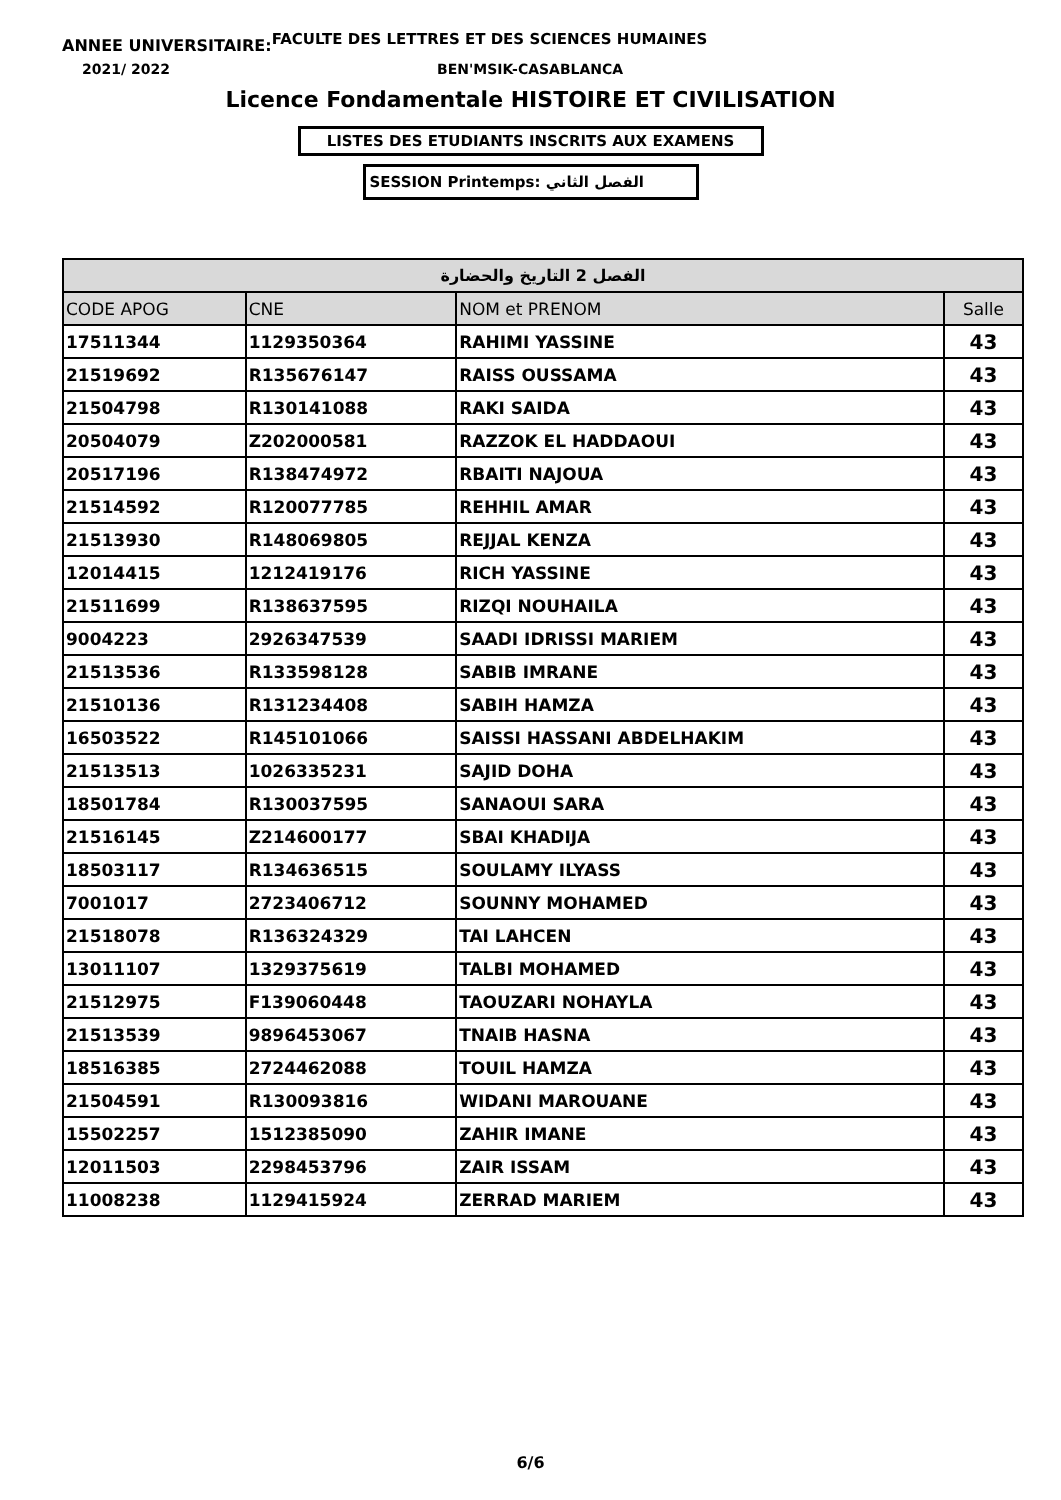ANNEE UNIVERSITAIRE: FACULTE DES LETTRES ET DES SCIENCES HUMAINES
2021/ 2022 BEN'MSIK-CASABLANCA
Licence Fondamentale HISTOIRE ET CIVILISATION
LISTES DES ETUDIANTS INSCRITS AUX EXAMENS
SESSION Printemps: الفصل الثاني
| الفصل 2 التاريخ والحضارة | | | |
| CODE APOG | CNE | NOM et PRENOM | Salle |
| 17511344 | 1129350364 | RAHIMI YASSINE | 43 |
| 21519692 | R135676147 | RAISS OUSSAMA | 43 |
| 21504798 | R130141088 | RAKI SAIDA | 43 |
| 20504079 | Z202000581 | RAZZOK EL HADDAOUI | 43 |
| 20517196 | R138474972 | RBAITI NAJOUA | 43 |
| 21514592 | R120077785 | REHHIL AMAR | 43 |
| 21513930 | R148069805 | REJJAL KENZA | 43 |
| 12014415 | 1212419176 | RICH YASSINE | 43 |
| 21511699 | R138637595 | RIZQI NOUHAILA | 43 |
| 9004223 | 2926347539 | SAADI IDRISSI MARIEM | 43 |
| 21513536 | R133598128 | SABIB IMRANE | 43 |
| 21510136 | R131234408 | SABIH HAMZA | 43 |
| 16503522 | R145101066 | SAISSI HASSANI ABDELHAKIM | 43 |
| 21513513 | 1026335231 | SAJID DOHA | 43 |
| 18501784 | R130037595 | SANAOUI SARA | 43 |
| 21516145 | Z214600177 | SBAI KHADIJA | 43 |
| 18503117 | R134636515 | SOULAMY ILYASS | 43 |
| 7001017 | 2723406712 | SOUNNY MOHAMED | 43 |
| 21518078 | R136324329 | TAI LAHCEN | 43 |
| 13011107 | 1329375619 | TALBI MOHAMED | 43 |
| 21512975 | F139060448 | TAOUZARI NOHAYLA | 43 |
| 21513539 | 9896453067 | TNAIB HASNA | 43 |
| 18516385 | 2724462088 | TOUIL HAMZA | 43 |
| 21504591 | R130093816 | WIDANI MAROUANE | 43 |
| 15502257 | 1512385090 | ZAHIR IMANE | 43 |
| 12011503 | 2298453796 | ZAIR ISSAM | 43 |
| 11008238 | 1129415924 | ZERRAD MARIEM | 43 |
6/6